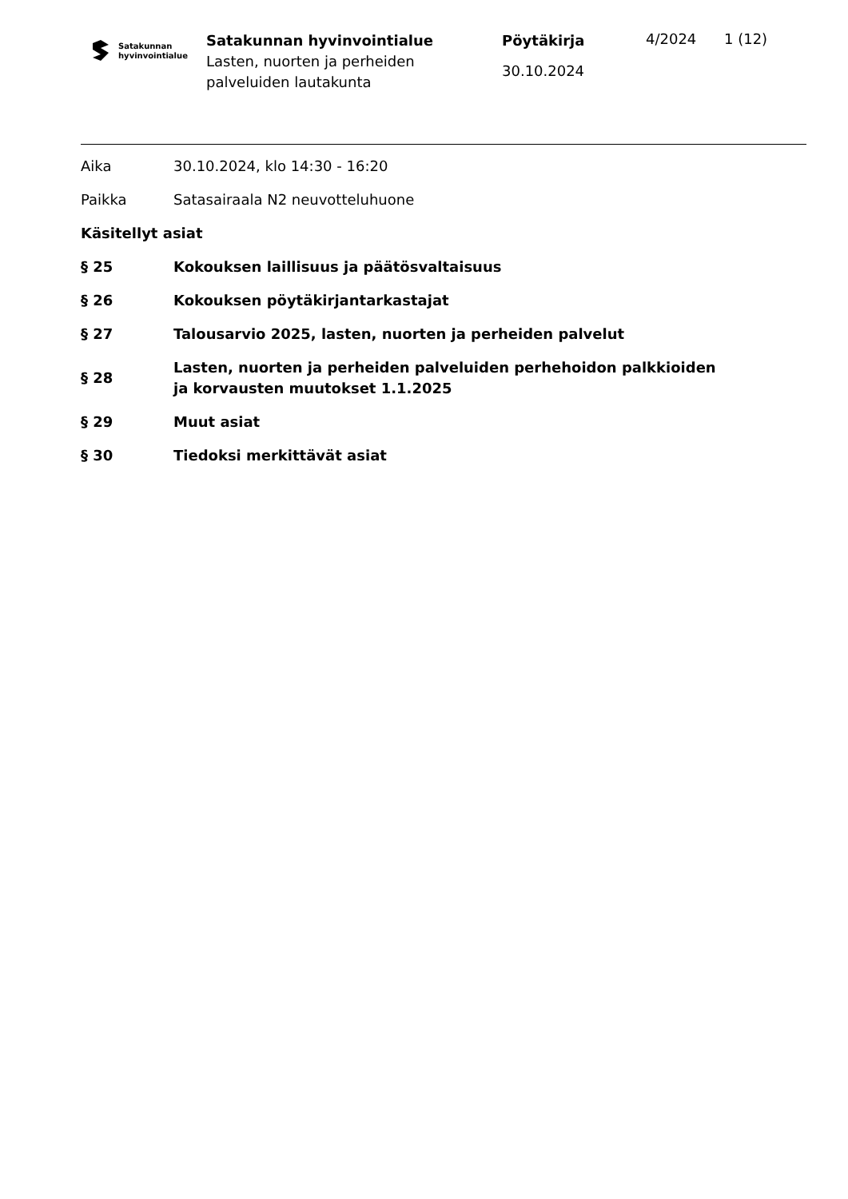Satakunnan
hyvinvointialue
Satakunnan hyvinvointialue
Lasten, nuorten ja perheiden palveluiden lautakunta
Pöytäkirja
30.10.2024
4/2024 1 (12)
Aika 30.10.2024, klo 14:30 - 16:20
Paikka Satasairaala N2 neuvotteluhuone
Käsitellyt asiat
§ 25 Kokouksen laillisuus ja päätösvaltaisuus
§ 26 Kokouksen pöytäkirjantarkastajat
§ 27 Talousarvio 2025, lasten, nuorten ja perheiden palvelut
§ 28
Lasten, nuorten ja perheiden palveluiden perhehoidon palkkioiden ja korvausten muutokset 1.1.2025
§ 29 Muut asiat
§ 30 Tiedoksi merkittävät asiat